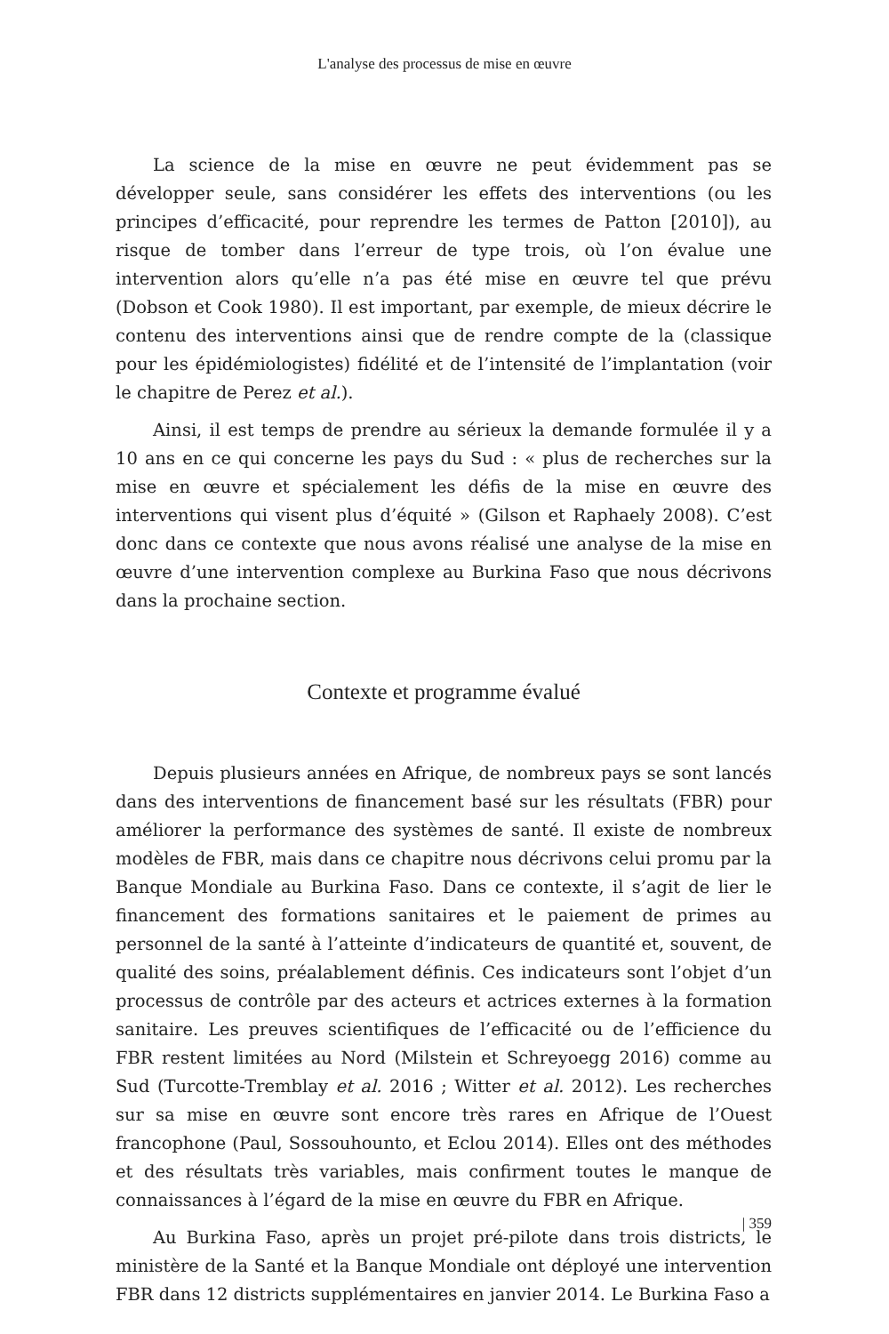L'analyse des processus de mise en œuvre
La science de la mise en œuvre ne peut évidemment pas se développer seule, sans considérer les effets des interventions (ou les principes d’efficacité, pour reprendre les termes de Patton [2010]), au risque de tomber dans l’erreur de type trois, où l’on évalue une intervention alors qu’elle n’a pas été mise en œuvre tel que prévu (Dobson et Cook 1980). Il est important, par exemple, de mieux décrire le contenu des interventions ainsi que de rendre compte de la (classique pour les épidémiologistes) fidélité et de l’intensité de l’implantation (voir le chapitre de Perez et al.).
Ainsi, il est temps de prendre au sérieux la demande formulée il y a 10 ans en ce qui concerne les pays du Sud : « plus de recherches sur la mise en œuvre et spécialement les défis de la mise en œuvre des interventions qui visent plus d’équité » (Gilson et Raphaely 2008). C’est donc dans ce contexte que nous avons réalisé une analyse de la mise en œuvre d’une intervention complexe au Burkina Faso que nous décrivons dans la prochaine section.
Contexte et programme évalué
Depuis plusieurs années en Afrique, de nombreux pays se sont lancés dans des interventions de financement basé sur les résultats (FBR) pour améliorer la performance des systèmes de santé. Il existe de nombreux modèles de FBR, mais dans ce chapitre nous décrivons celui promu par la Banque Mondiale au Burkina Faso. Dans ce contexte, il s’agit de lier le financement des formations sanitaires et le paiement de primes au personnel de la santé à l’atteinte d’indicateurs de quantité et, souvent, de qualité des soins, préalablement définis. Ces indicateurs sont l’objet d’un processus de contrôle par des acteurs et actrices externes à la formation sanitaire. Les preuves scientifiques de l’efficacité ou de l’efficience du FBR restent limitées au Nord (Milstein et Schreyoegg 2016) comme au Sud (Turcotte-Tremblay et al. 2016 ; Witter et al. 2012). Les recherches sur sa mise en œuvre sont encore très rares en Afrique de l’Ouest francophone (Paul, Sossouhounto, et Eclou 2014). Elles ont des méthodes et des résultats très variables, mais confirment toutes le manque de connaissances à l’égard de la mise en œuvre du FBR en Afrique.
Au Burkina Faso, après un projet pré-pilote dans trois districts, le ministère de la Santé et la Banque Mondiale ont déployé une intervention FBR dans 12 districts supplémentaires en janvier 2014. Le Burkina Faso a
| 359